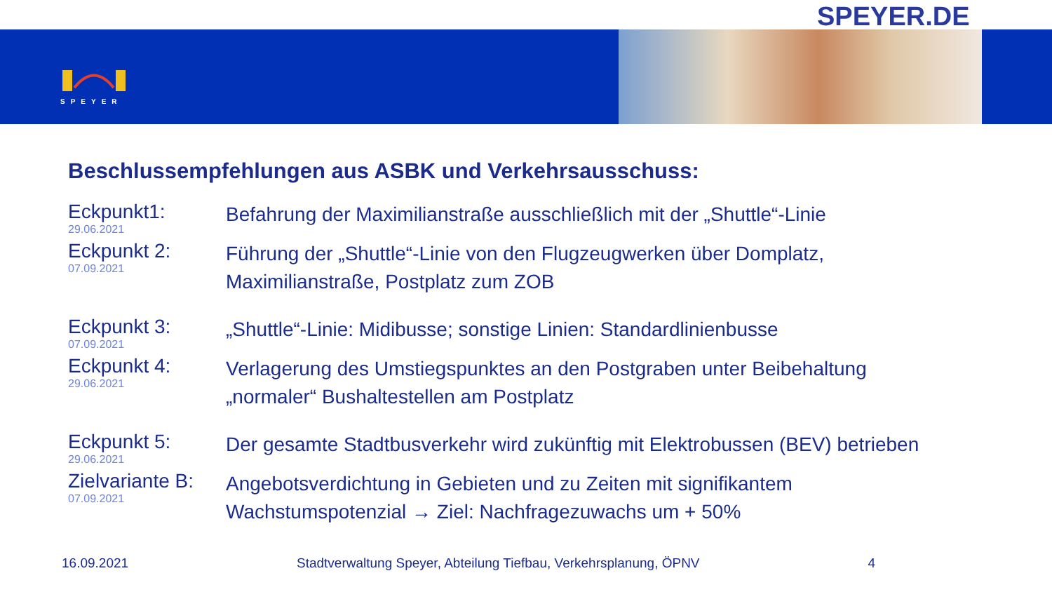SPEYER.DE
SPEYER
Beschlussempfehlungen aus ASBK und Verkehrsausschuss:
Eckpunkt1:
29.06.2021
Befahrung der Maximilianstraße ausschließlich mit der „Shuttle“-Linie
Eckpunkt 2:
07.09.2021
Führung der „Shuttle“-Linie von den Flugzeugwerken über Domplatz,
Maximilianstraße, Postplatz zum ZOB
Eckpunkt 3:
07.09.2021
„Shuttle“-Linie: Midibusse; sonstige Linien: Standardlinienbusse
Eckpunkt 4:
29.06.2021
Verlagerung des Umstiegspunktes an den Postgraben unter Beibehaltung
„normaler“ Bushaltestellen am Postplatz
Eckpunkt 5:
29.06.2021
Der gesamte Stadtbusverkehr wird zukünftig mit Elektrobussen (BEV) betrieben
Zielvariante B:
07.09.2021
Angebotsverdichtung in Gebieten und zu Zeiten mit signifikantem
Wachstumspotenzial → Ziel: Nachfragezuwachs um + 50%
16.09.2021 Stadtverwaltung Speyer, Abteilung Tiefbau, Verkehrsplanung, ÖPNV 4